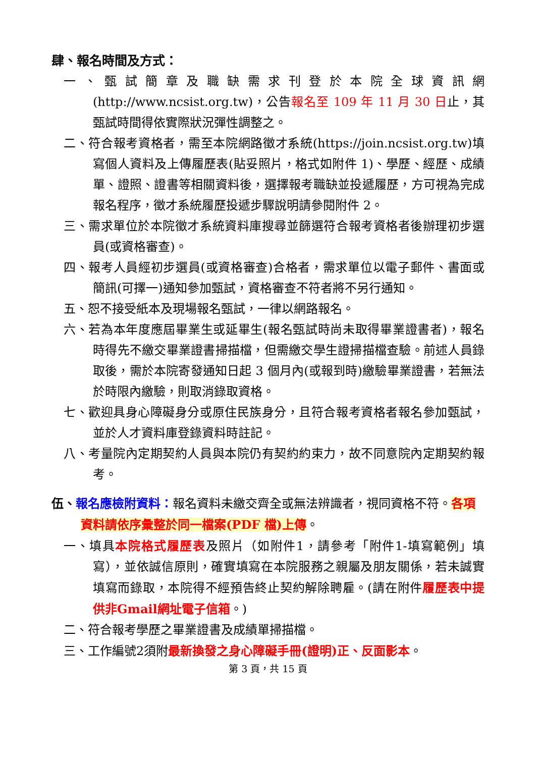肆、報名時間及方式：
一、甄試簡章及職缺需求刊登於本院全球資訊網(http://www.ncsist.org.tw)，公告報名至 109 年 11 月 30 日止，其甄試時間得依實際狀況彈性調整之。
二、符合報考資格者，需至本院網路徵才系統(https://join.ncsist.org.tw)填寫個人資料及上傳履歷表(貼妥照片，格式如附件 1)、學歷、經歷、成績單、證照、證書等相關資料後，選擇報考職缺並投遞履歷，方可視為完成報名程序，徵才系統履歷投遞步驟說明請參閱附件 2。
三、需求單位於本院徵才系統資料庫搜尋並篩選符合報考資格者後辦理初步選員(或資格審查)。
四、報考人員經初步選員(或資格審查)合格者，需求單位以電子郵件、書面或簡訊(可擇一)通知參加甄試，資格審查不符者將不另行通知。
五、恕不接受紙本及現場報名甄試，一律以網路報名。
六、若為本年度應屆畢業生或延畢生(報名甄試時尚未取得畢業證書者)，報名時得先不繳交畢業證書掃描檔，但需繳交學生證掃描檔查驗。前述人員錄取後，需於本院寄發通知日起 3 個月內(或報到時)繳驗畢業證書，若無法於時限內繳驗，則取消錄取資格。
七、歡迎具身心障礙身分或原住民族身分，且符合報考資格者報名參加甄試，並於人才資料庫登錄資料時註記。
八、考量院內定期契約人員與本院仍有契約約束力，故不同意院內定期契約報考。
伍、報名應檢附資料：報名資料未繳交齊全或無法辨識者，視同資格不符。各項資料請依序彙整於同一檔案(PDF 檔)上傳。
一、填具本院格式履歷表及照片（如附件1，請參考「附件1-填寫範例」填寫），並依誠信原則，確實填寫在本院服務之親屬及朋友關係，若未誠實填寫而錄取，本院得不經預告終止契約解除聘雇。(請在附件履歷表中提供非Gmail網址電子信箱。)
二、符合報考學歷之畢業證書及成績單掃描檔。
三、工作編號2須附最新換發之身心障礙手冊(證明)正、反面影本。
第 3 頁，共 15 頁